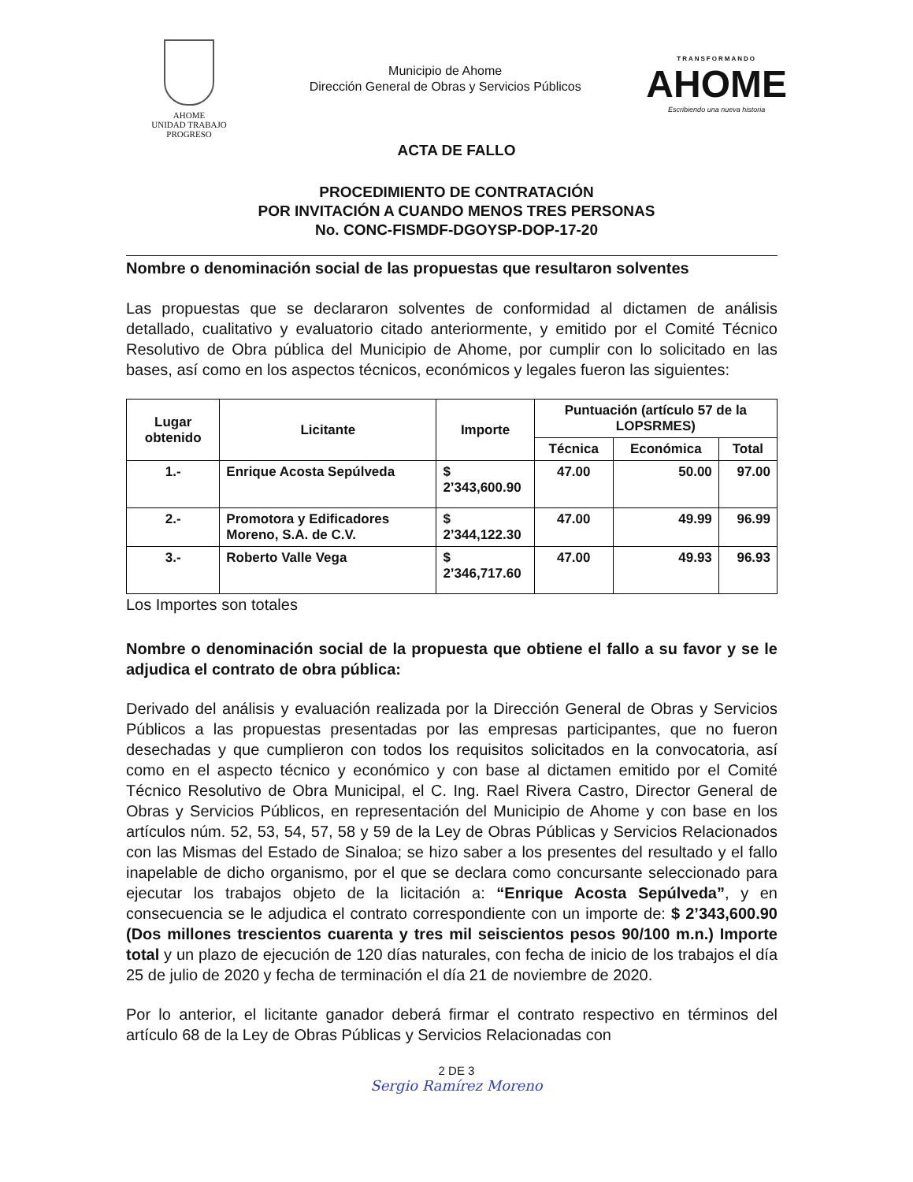AHOME
UNIDAD TRABAJO PROGRESO
Municipio de Ahome
Dirección General de Obras y Servicios Públicos
TRANSFORMANDO
AHOME
Escribiendo una nueva historia
ACTA DE FALLO
PROCEDIMIENTO DE CONTRATACIÓN
POR INVITACIÓN A CUANDO MENOS TRES PERSONAS
No. CONC-FISMDF-DGOYSP-DOP-17-20
Nombre o denominación social de las propuestas que resultaron solventes
Las propuestas que se declararon solventes de conformidad al dictamen de análisis detallado, cualitativo y evaluatorio citado anteriormente, y emitido por el Comité Técnico Resolutivo de Obra pública del Municipio de Ahome, por cumplir con lo solicitado en las bases, así como en los aspectos técnicos, económicos y legales fueron las siguientes:
| Lugar obtenido | Licitante | Importe | Puntuación (artículo 57 de la LOPSRMES) | | |
| --- | --- | --- | --- | --- | --- |
| | | | Técnica | Económica | Total |
| 1.- | Enrique Acosta Sepúlveda | $ 2’343,600.90 | 47.00 | 50.00 | 97.00 |
| 2.- | Promotora y Edificadores Moreno, S.A. de C.V. | $ 2’344,122.30 | 47.00 | 49.99 | 96.99 |
| 3.- | Roberto Valle Vega | $ 2’346,717.60 | 47.00 | 49.93 | 96.93 |
Los Importes son totales
Nombre o denominación social de la propuesta que obtiene el fallo a su favor y se le adjudica el contrato de obra pública:
Derivado del análisis y evaluación realizada por la Dirección General de Obras y Servicios Públicos a las propuestas presentadas por las empresas participantes, que no fueron desechadas y que cumplieron con todos los requisitos solicitados en la convocatoria, así como en el aspecto técnico y económico y con base al dictamen emitido por el Comité Técnico Resolutivo de Obra Municipal, el C. Ing. Rael Rivera Castro, Director General de Obras y Servicios Públicos, en representación del Municipio de Ahome y con base en los artículos núm. 52, 53, 54, 57, 58 y 59 de la Ley de Obras Públicas y Servicios Relacionados con las Mismas del Estado de Sinaloa; se hizo saber a los presentes del resultado y el fallo inapelable de dicho organismo, por el que se declara como concursante seleccionado para ejecutar los trabajos objeto de la licitación a: “Enrique Acosta Sepúlveda”, y en consecuencia se le adjudica el contrato correspondiente con un importe de: $ 2’343,600.90 (Dos millones trescientos cuarenta y tres mil seiscientos pesos 90/100 m.n.) Importe total y un plazo de ejecución de 120 días naturales, con fecha de inicio de los trabajos el día 25 de julio de 2020 y fecha de terminación el día 21 de noviembre de 2020.
Por lo anterior, el licitante ganador deberá firmar el contrato respectivo en términos del artículo 68 de la Ley de Obras Públicas y Servicios Relacionadas con
2 DE 3
Sergio Ramírez Moreno